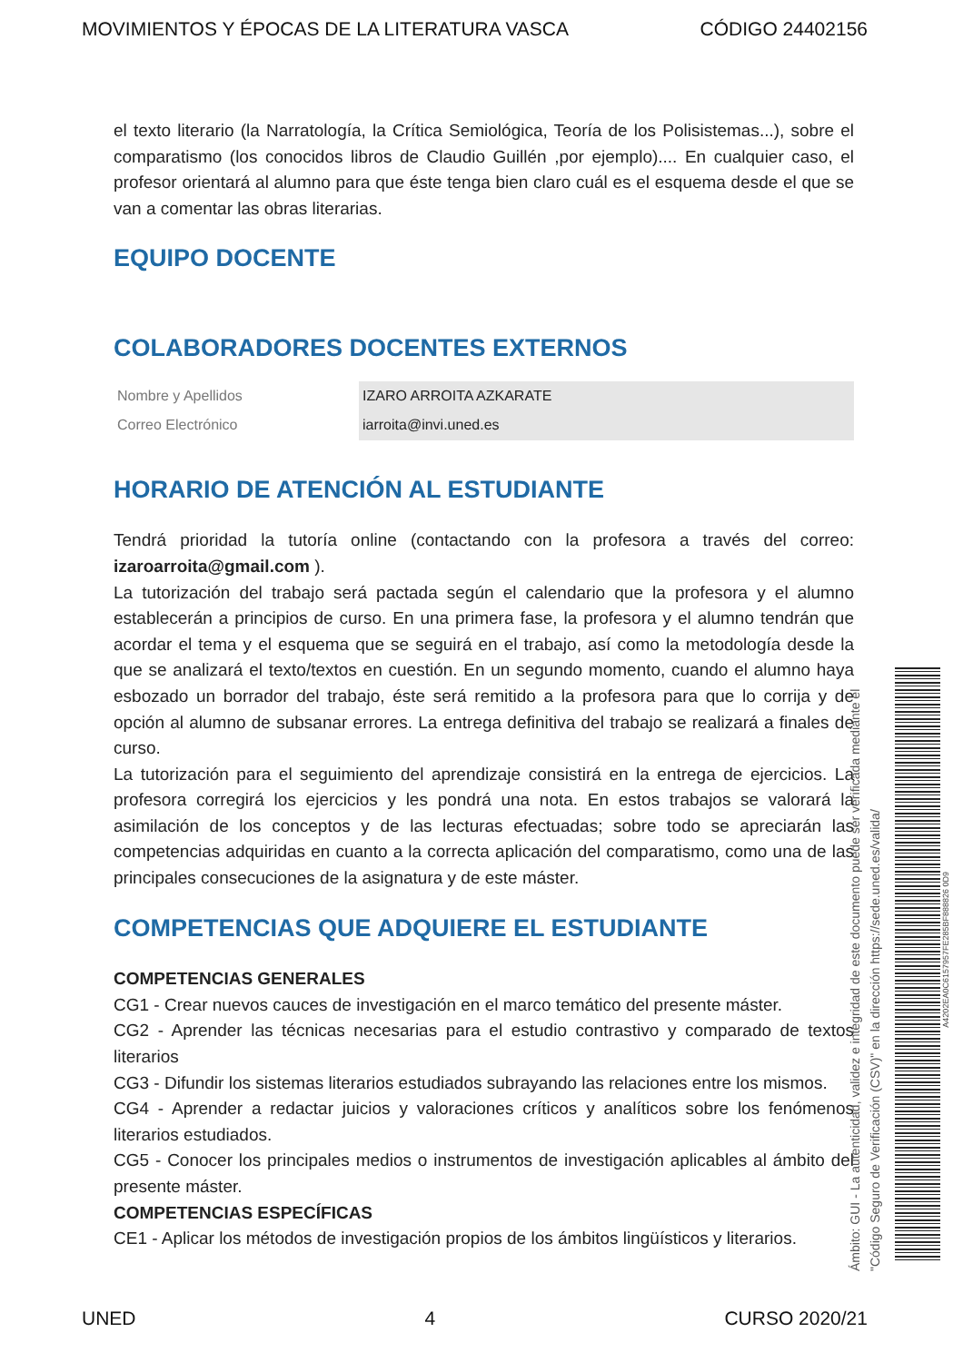MOVIMIENTOS Y ÉPOCAS DE LA LITERATURA VASCA CÓDIGO 24402156
el texto literario (la Narratología, la Crítica Semiológica, Teoría de los Polisistemas...), sobre el comparatismo (los conocidos libros de Claudio Guillén ,por ejemplo).... En cualquier caso, el profesor orientará al alumno para que éste tenga bien claro cuál es el esquema desde el que se van a comentar las obras literarias.
EQUIPO DOCENTE
COLABORADORES DOCENTES EXTERNOS
| Nombre y Apellidos | IZARO ARROITA AZKARATE |
| Correo Electrónico | iarroita@invi.uned.es |
HORARIO DE ATENCIÓN AL ESTUDIANTE
Tendrá prioridad la tutoría online (contactando con la profesora a través del correo: izaroarroita@gmail.com ).
La tutorización del trabajo será pactada según el calendario que la profesora y el alumno establecerán a principios de curso. En una primera fase, la profesora y el alumno tendrán que acordar el tema y el esquema que se seguirá en el trabajo, así como la metodología desde la que se analizará el texto/textos en cuestión. En un segundo momento, cuando el alumno haya esbozado un borrador del trabajo, éste será remitido a la profesora para que lo corrija y de opción al alumno de subsanar errores. La entrega definitiva del trabajo se realizará a finales de curso.
La tutorización para el seguimiento del aprendizaje consistirá en la entrega de ejercicios. La profesora corregirá los ejercicios y les pondrá una nota. En estos trabajos se valorará la asimilación de los conceptos y de las lecturas efectuadas; sobre todo se apreciarán las competencias adquiridas en cuanto a la correcta aplicación del comparatismo, como una de las principales consecuciones de la asignatura y de este máster.
COMPETENCIAS QUE ADQUIERE EL ESTUDIANTE
COMPETENCIAS GENERALES
CG1 - Crear nuevos cauces de investigación en el marco temático del presente máster.
CG2 - Aprender las técnicas necesarias para el estudio contrastivo y comparado de textos literarios
CG3 - Difundir los sistemas literarios estudiados subrayando las relaciones entre los mismos.
CG4 - Aprender a redactar juicios y valoraciones críticos y analíticos sobre los fenómenos literarios estudiados.
CG5 - Conocer los principales medios o instrumentos de investigación aplicables al ámbito del presente máster.
COMPETENCIAS ESPECÍFICAS
CE1 - Aplicar los métodos de investigación propios de los ámbitos lingüísticos y literarios.
Ámbito: GUI - La autenticidad, validez e integridad de este documento puede ser verificada mediante el "Código Seguro de Verificación (CSV)" en la dirección https://sede.uned.es/valida/
A4202EA0C6157957FE285BF888826 0D9
UNED 4 CURSO 2020/21